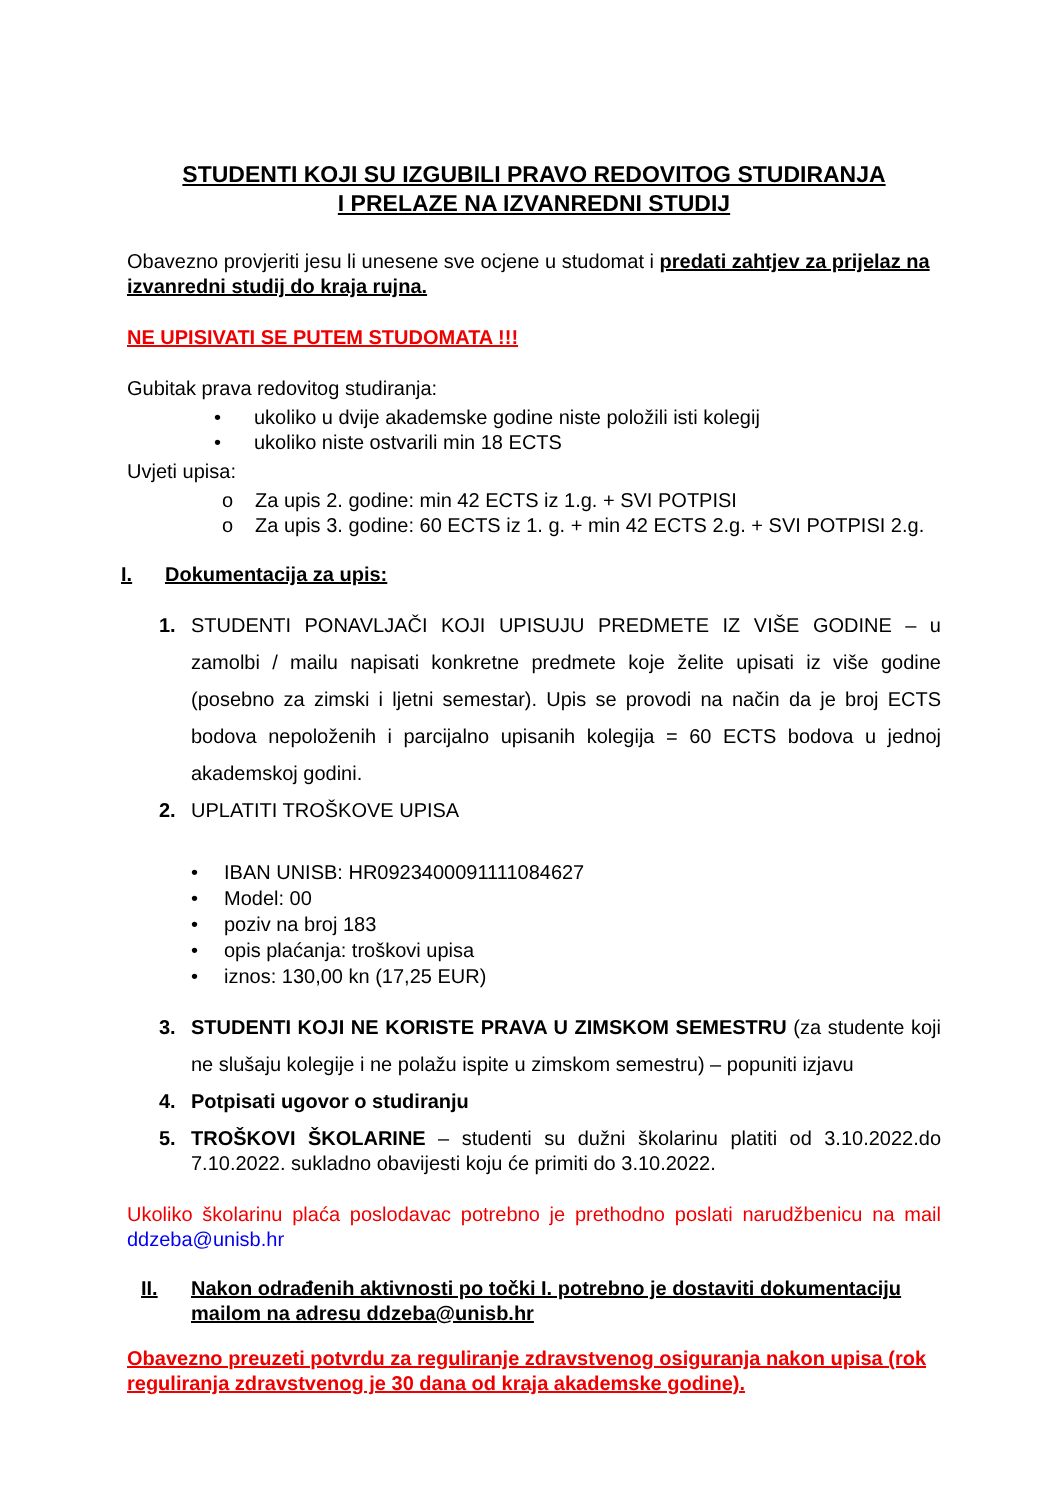STUDENTI KOJI SU IZGUBILI PRAVO REDOVITOG STUDIRANJA
I PRELAZE NA IZVANREDNI STUDIJ
Obavezno provjeriti jesu li unesene sve ocjene u studomat i predati zahtjev za prijelaz na izvanredni studij do kraja rujna.
NE UPISIVATI SE PUTEM STUDOMATA !!!
Gubitak prava redovitog studiranja:
• ukoliko u dvije akademske godine niste položili isti kolegij
• ukoliko niste ostvarili min 18 ECTS
Uvjeti upisa:
o Za upis 2. godine: min 42 ECTS iz 1.g. + SVI POTPISI
o Za upis 3. godine: 60 ECTS iz 1. g. + min 42 ECTS 2.g. + SVI POTPISI 2.g.
I. Dokumentacija za upis:
1. STUDENTI PONAVLJAČI KOJI UPISUJU PREDMETE IZ VIŠE GODINE – u zamolbi / mailu napisati konkretne predmete koje želite upisati iz više godine (posebno za zimski i ljetni semestar). Upis se provodi na način da je broj ECTS bodova nepoloženih i parcijalno upisanih kolegija = 60 ECTS bodova u jednoj akademskoj godini.
2. UPLATITI TROŠKOVE UPISA
• IBAN UNISB: HR0923400091111084627
• Model: 00
• poziv na broj 183
• opis plaćanja: troškovi upisa
• iznos: 130,00 kn (17,25 EUR)
3. STUDENTI KOJI NE KORISTE PRAVA U ZIMSKOM SEMESTRU (za studente koji ne slušaju kolegije i ne polažu ispite u zimskom semestru) – popuniti izjavu
4. Potpisati ugovor o studiranju
5. TROŠKOVI ŠKOLARINE – studenti su dužni školarinu platiti od 3.10.2022.do 7.10.2022. sukladno obavijesti koju će primiti do 3.10.2022.
Ukoliko školarinu plaća poslodavac potrebno je prethodno poslati narudžbenicu na mail ddzeba@unisb.hr
II. Nakon odrađenih aktivnosti po točki I. potrebno je dostaviti dokumentaciju mailom na adresu ddzeba@unisb.hr
Obavezno preuzeti potvrdu za reguliranje zdravstvenog osiguranja nakon upisa (rok reguliranja zdravstvenog je 30 dana od kraja akademske godine).